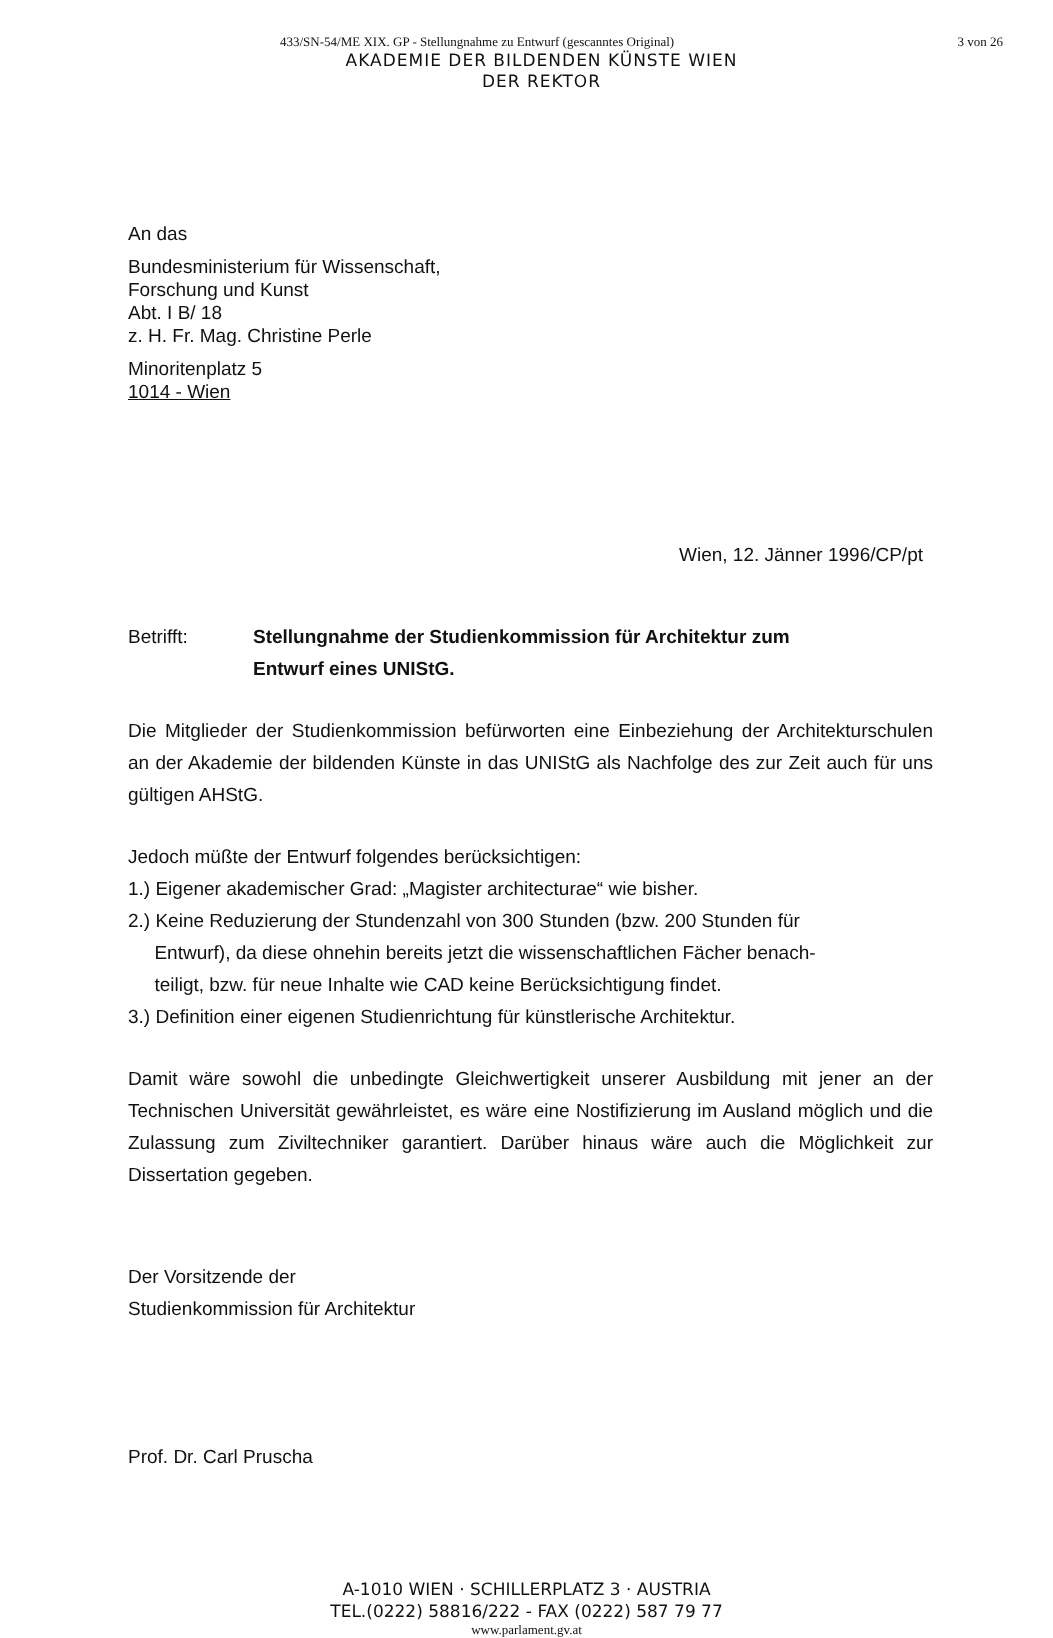433/SN-54/ME XIX. GP - Stellungnahme zu Entwurf (gescanntes Original) 3 von 26
AKADEMIE DER BILDENDEN KÜNSTE WIEN
DER REKTOR
An das
Bundesministerium für Wissenschaft,
Forschung und Kunst
Abt. I B/ 18
z. H. Fr. Mag. Christine Perle
Minoritenplatz 5
1014 - Wien
Wien, 12. Jänner 1996/CP/pt
Betrifft: Stellungnahme der Studienkommission für Architektur zum
Entwurf eines UNIStG.
Die Mitglieder der Studienkommission befürworten eine Einbeziehung der Architekturschulen an der Akademie der bildenden Künste in das UNIStG als Nachfolge des zur Zeit auch für uns gültigen AHStG.
Jedoch müßte der Entwurf folgendes berücksichtigen:
1.) Eigener akademischer Grad: „Magister architecturae“ wie bisher.
2.) Keine Reduzierung der Stundenzahl von 300 Stunden (bzw. 200 Stunden für
Entwurf), da diese ohnehin bereits jetzt die wissenschaftlichen Fächer benach-
teiligt, bzw. für neue Inhalte wie CAD keine Berücksichtigung findet.
3.) Definition einer eigenen Studienrichtung für künstlerische Architektur.
Damit wäre sowohl die unbedingte Gleichwertigkeit unserer Ausbildung mit jener an der Technischen Universität gewährleistet, es wäre eine Nostifizierung im Ausland möglich und die Zulassung zum Ziviltechniker garantiert. Darüber hinaus wäre auch die Möglichkeit zur Dissertation gegeben.
Der Vorsitzende der
Studienkommission für Architektur
Prof. Dr. Carl Pruscha
A-1010 WIEN · SCHILLERPLATZ 3 · AUSTRIA
TEL.(0222) 58816/222 - FAX (0222) 587 79 77
www.parlament.gv.at